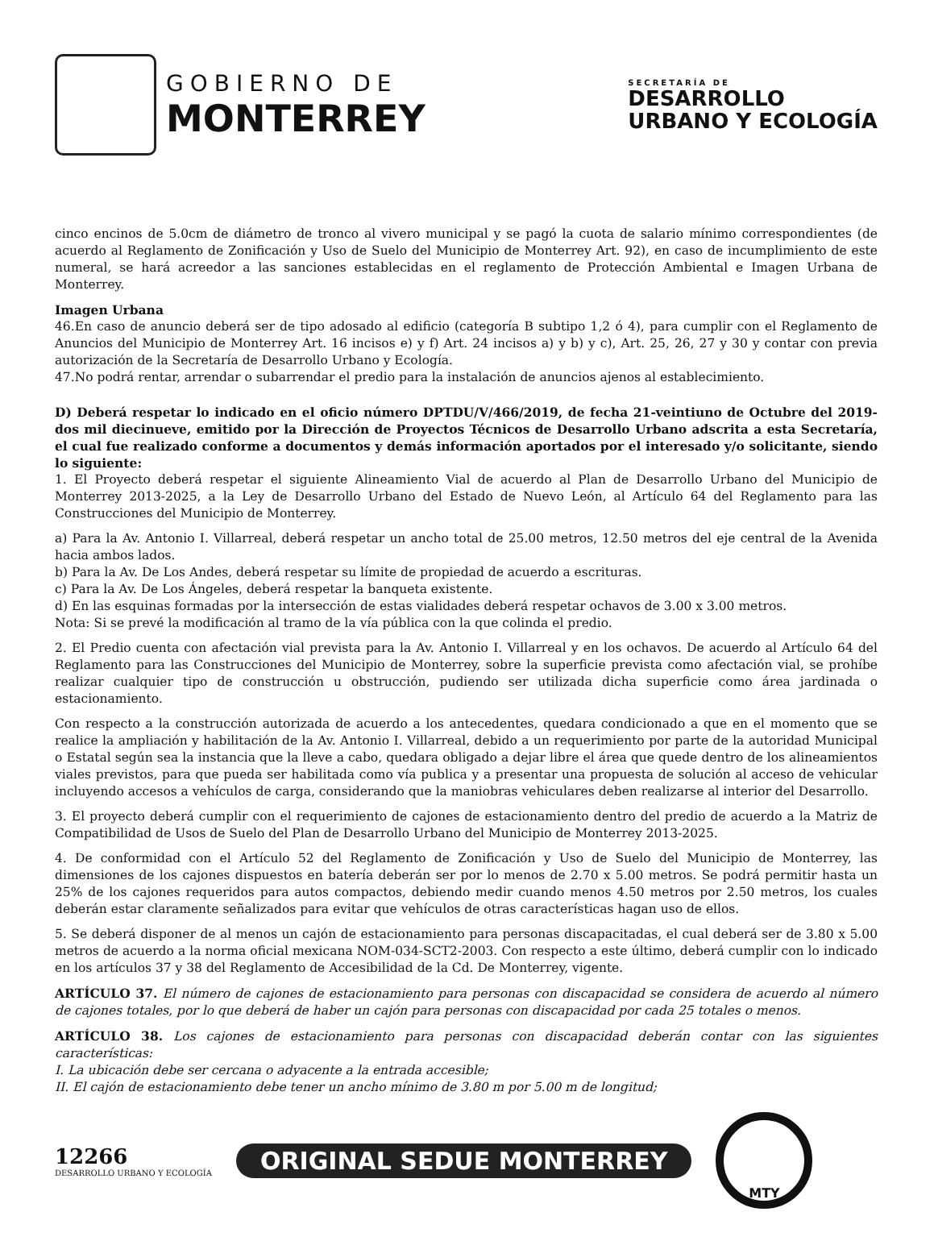GOBIERNO DE
MONTERREY
SECRETARÍA DE
DESARROLLO
URBANO Y ECOLOGÍA
cinco encinos de 5.0cm de diámetro de tronco al vivero municipal y se pagó la cuota de salario mínimo correspondientes (de acuerdo al Reglamento de Zonificación y Uso de Suelo del Municipio de Monterrey Art. 92), en caso de incumplimiento de este numeral, se hará acreedor a las sanciones establecidas en el reglamento de Protección Ambiental e Imagen Urbana de Monterrey.
Imagen Urbana
46.En caso de anuncio deberá ser de tipo adosado al edificio (categoría B subtipo 1,2 ó 4), para cumplir con el Reglamento de Anuncios del Municipio de Monterrey Art. 16 incisos e) y f) Art. 24 incisos a) y b) y c), Art. 25, 26, 27 y 30 y contar con previa autorización de la Secretaría de Desarrollo Urbano y Ecología.
47.No podrá rentar, arrendar o subarrendar el predio para la instalación de anuncios ajenos al establecimiento.
D) Deberá respetar lo indicado en el oficio número DPTDU/V/466/2019, de fecha 21-veintiuno de Octubre del 2019-dos mil diecinueve, emitido por la Dirección de Proyectos Técnicos de Desarrollo Urbano adscrita a esta Secretaría, el cual fue realizado conforme a documentos y demás información aportados por el interesado y/o solicitante, siendo lo siguiente:
1. El Proyecto deberá respetar el siguiente Alineamiento Vial de acuerdo al Plan de Desarrollo Urbano del Municipio de Monterrey 2013-2025, a la Ley de Desarrollo Urbano del Estado de Nuevo León, al Artículo 64 del Reglamento para las Construcciones del Municipio de Monterrey.
a) Para la Av. Antonio I. Villarreal, deberá respetar un ancho total de 25.00 metros, 12.50 metros del eje central de la Avenida hacia ambos lados.
b) Para la Av. De Los Andes, deberá respetar su límite de propiedad de acuerdo a escrituras.
c) Para la Av. De Los Ángeles, deberá respetar la banqueta existente.
d) En las esquinas formadas por la intersección de estas vialidades deberá respetar ochavos de 3.00 x 3.00 metros.
Nota: Si se prevé la modificación al tramo de la vía pública con la que colinda el predio.
2. El Predio cuenta con afectación vial prevista para la Av. Antonio I. Villarreal y en los ochavos. De acuerdo al Artículo 64 del Reglamento para las Construcciones del Municipio de Monterrey, sobre la superficie prevista como afectación vial, se prohíbe realizar cualquier tipo de construcción u obstrucción, pudiendo ser utilizada dicha superficie como área jardinada o estacionamiento.
Con respecto a la construcción autorizada de acuerdo a los antecedentes, quedara condicionado a que en el momento que se realice la ampliación y habilitación de la Av. Antonio I. Villarreal, debido a un requerimiento por parte de la autoridad Municipal o Estatal según sea la instancia que la lleve a cabo, quedara obligado a dejar libre el área que quede dentro de los alineamientos viales previstos, para que pueda ser habilitada como vía publica y a presentar una propuesta de solución al acceso de vehicular incluyendo accesos a vehículos de carga, considerando que la maniobras vehiculares deben realizarse al interior del Desarrollo.
3. El proyecto deberá cumplir con el requerimiento de cajones de estacionamiento dentro del predio de acuerdo a la Matriz de Compatibilidad de Usos de Suelo del Plan de Desarrollo Urbano del Municipio de Monterrey 2013-2025.
4. De conformidad con el Artículo 52 del Reglamento de Zonificación y Uso de Suelo del Municipio de Monterrey, las dimensiones de los cajones dispuestos en batería deberán ser por lo menos de 2.70 x 5.00 metros. Se podrá permitir hasta un 25% de los cajones requeridos para autos compactos, debiendo medir cuando menos 4.50 metros por 2.50 metros, los cuales deberán estar claramente señalizados para evitar que vehículos de otras características hagan uso de ellos.
5. Se deberá disponer de al menos un cajón de estacionamiento para personas discapacitadas, el cual deberá ser de 3.80 x 5.00 metros de acuerdo a la norma oficial mexicana NOM-034-SCT2-2003. Con respecto a este último, deberá cumplir con lo indicado en los artículos 37 y 38 del Reglamento de Accesibilidad de la Cd. De Monterrey, vigente.
ARTÍCULO 37. El número de cajones de estacionamiento para personas con discapacidad se considera de acuerdo al número de cajones totales, por lo que deberá de haber un cajón para personas con discapacidad por cada 25 totales o menos.
ARTÍCULO 38. Los cajones de estacionamiento para personas con discapacidad deberán contar con las siguientes características:
I. La ubicación debe ser cercana o adyacente a la entrada accesible;
II. El cajón de estacionamiento debe tener un ancho mínimo de 3.80 m por 5.00 m de longitud;
12266
DESARROLLO URBANO Y ECOLOGÍA
ORIGINAL SEDUE MONTERREY
MTY